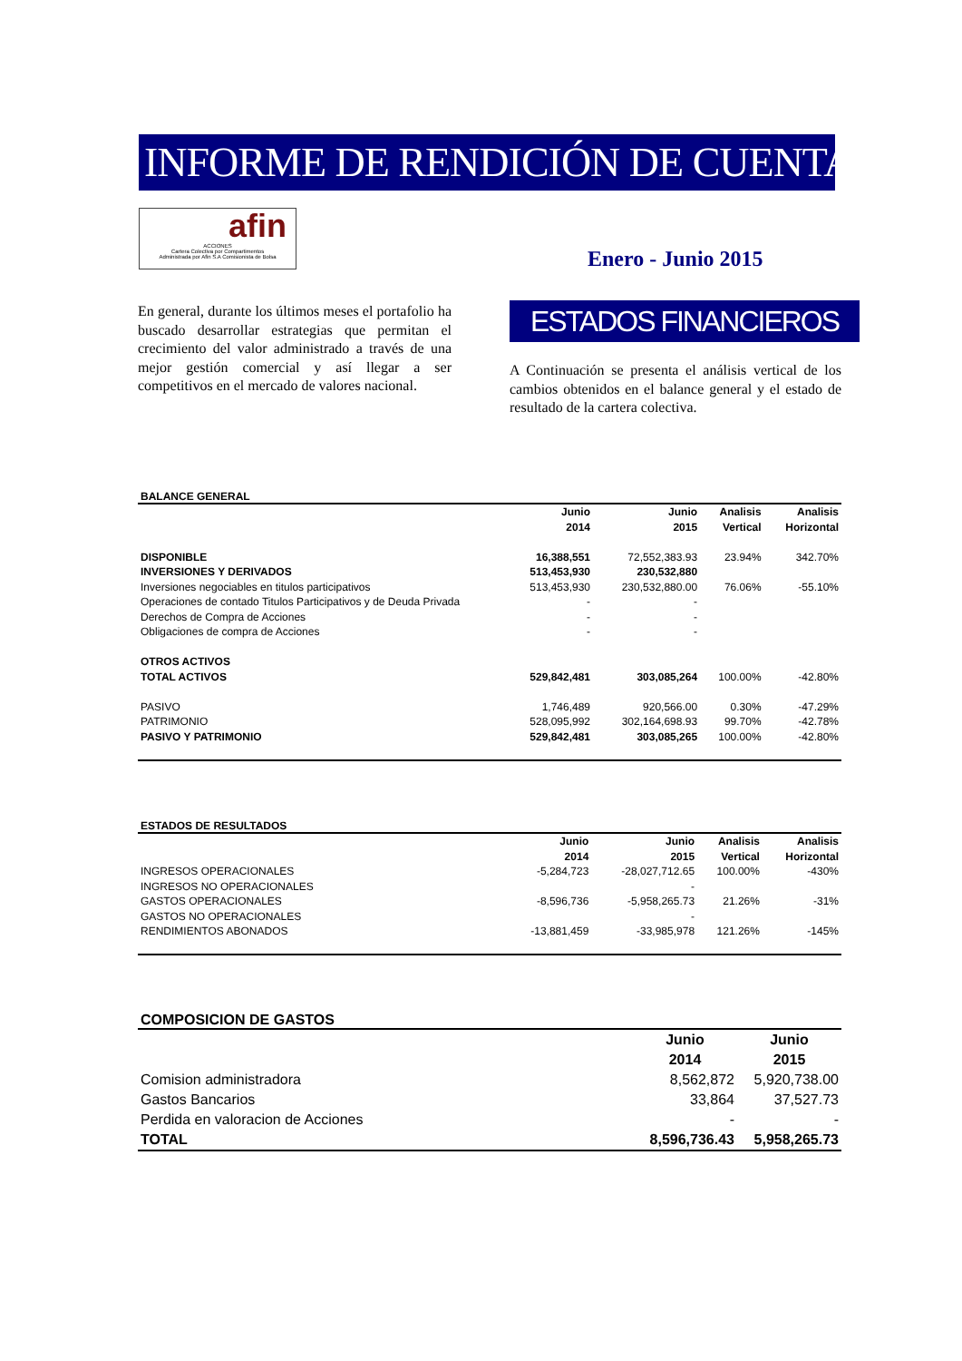INFORME DE RENDICIÓN DE CUENTAS
afin
ACCIONES
Cartera Colectiva por Compartimentos
Administrada por Afin S.A Comisionista de Bolsa
Enero - Junio 2015
En general, durante los últimos meses el portafolio ha buscado desarrollar estrategias que permitan el crecimiento del valor administrado a través de una mejor gestión comercial y así llegar a ser competitivos en el mercado de valores nacional.
ESTADOS FINANCIEROS
A Continuación se presenta el análisis vertical de los cambios obtenidos en el balance general y el estado de resultado de la cartera colectiva.
BALANCE GENERAL
| | Junio 2014 | Junio 2015 | Analisis Vertical | Analisis Horizontal |
| --- | --- | --- | --- | --- |
| DISPONIBLE | 16,388,551 | 72,552,383.93 | 23.94% | 342.70% |
| INVERSIONES Y DERIVADOS | 513,453,930 | 230,532,880 | | |
| Inversiones negociables en titulos participativos | 513,453,930 | 230,532,880.00 | 76.06% | -55.10% |
| Operaciones de contado Titulos Participativos y de Deuda Privada | - | - | | |
| Derechos de Compra de Acciones | - | - | | |
| Obligaciones de compra de Acciones | - | - | | |
| OTROS ACTIVOS | | | | |
| TOTAL ACTIVOS | 529,842,481 | 303,085,264 | 100.00% | -42.80% |
| PASIVO | 1,746,489 | 920,566.00 | 0.30% | -47.29% |
| PATRIMONIO | 528,095,992 | 302,164,698.93 | 99.70% | -42.78% |
| PASIVO Y PATRIMONIO | 529,842,481 | 303,085,265 | 100.00% | -42.80% |
ESTADOS DE RESULTADOS
| | Junio 2014 | Junio 2015 | Analisis Vertical | Analisis Horizontal |
| --- | --- | --- | --- | --- |
| INGRESOS OPERACIONALES | -5,284,723 | -28,027,712.65 | 100.00% | -430% |
| INGRESOS NO OPERACIONALES | | - | | |
| GASTOS OPERACIONALES | -8,596,736 | -5,958,265.73 | 21.26% | -31% |
| GASTOS NO OPERACIONALES | | - | | |
| RENDIMIENTOS ABONADOS | -13,881,459 | -33,985,978 | 121.26% | -145% |
COMPOSICION DE GASTOS
| | Junio 2014 | Junio 2015 |
| --- | --- | --- |
| Comision administradora | 8,562,872 | 5,920,738.00 |
| Gastos Bancarios | 33,864 | 37,527.73 |
| Perdida en valoracion de Acciones | - | - |
| TOTAL | 8,596,736.43 | 5,958,265.73 |